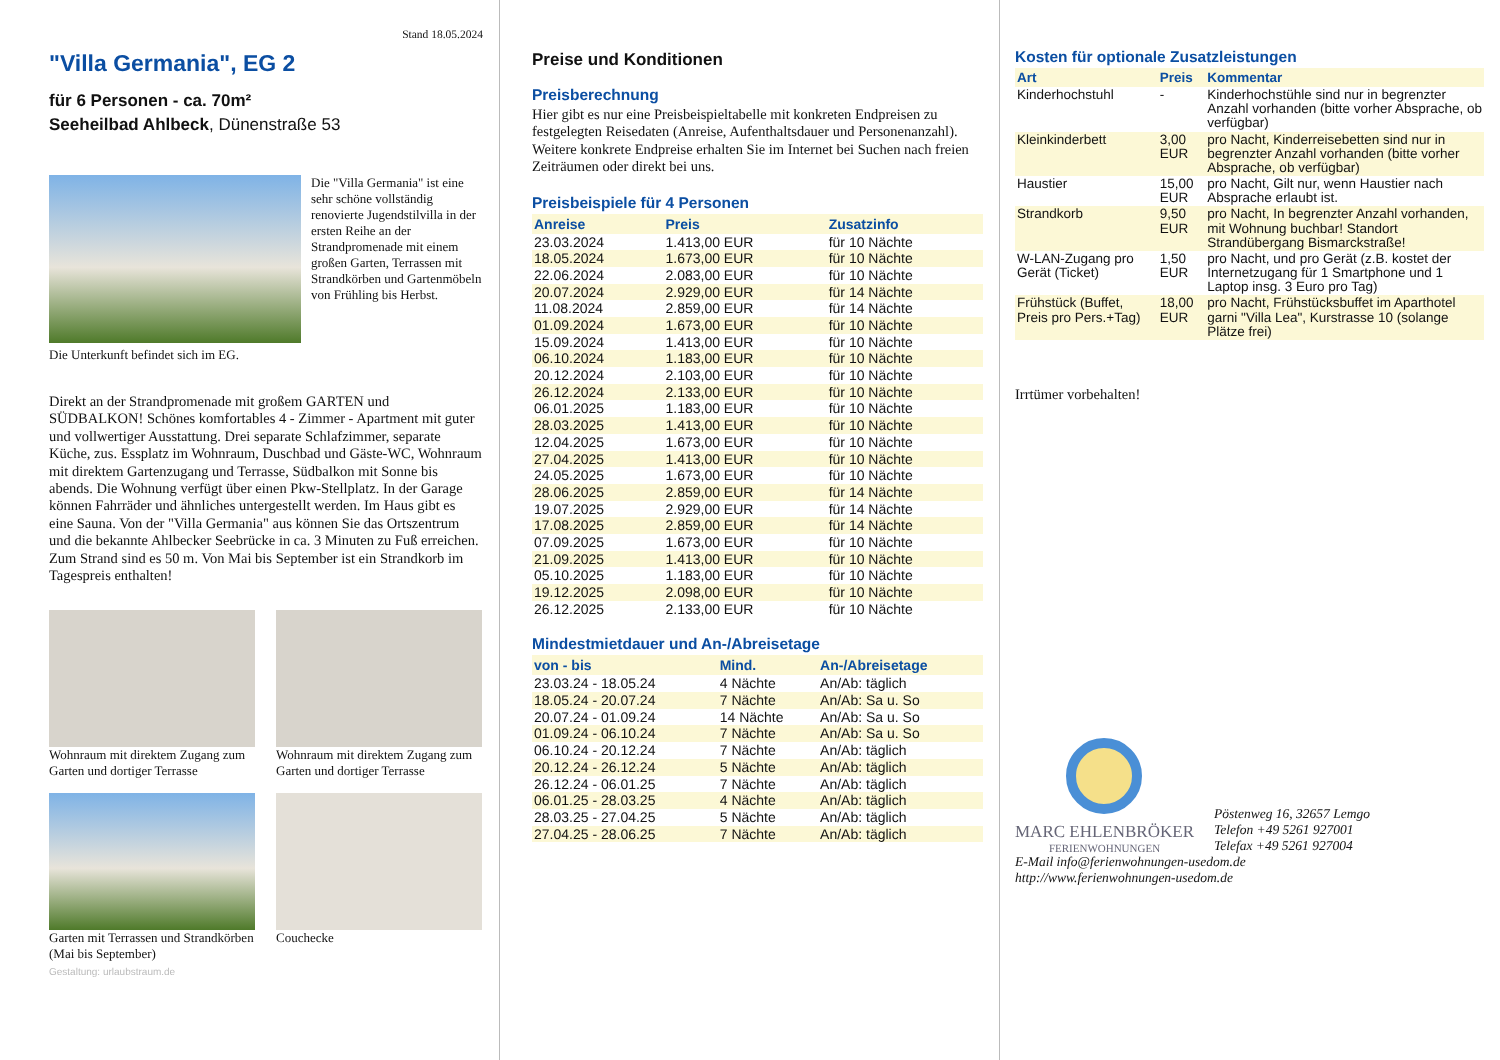Stand 18.05.2024
"Villa Germania", EG 2
für 6 Personen - ca. 70m²
Seeheilbad Ahlbeck, Dünenstraße 53
Die "Villa Germania" ist eine sehr schöne vollständig renovierte Jugendstilvilla in der ersten Reihe an der Strandpromenade mit einem großen Garten, Terrassen mit Strandkörben und Gartenmöbeln von Frühling bis Herbst.
Die Unterkunft befindet sich im EG.
Direkt an der Strandpromenade mit großem GARTEN und SÜDBALKON! Schönes komfortables 4 - Zimmer - Apartment mit guter und vollwertiger Ausstattung. Drei separate Schlafzimmer, separate Küche, zus. Essplatz im Wohnraum, Duschbad und Gäste-WC, Wohnraum mit direktem Gartenzugang und Terrasse, Südbalkon mit Sonne bis abends. Die Wohnung verfügt über einen Pkw-Stellplatz. In der Garage können Fahrräder und ähnliches untergestellt werden. Im Haus gibt es eine Sauna. Von der "Villa Germania" aus können Sie das Ortszentrum und die bekannte Ahlbecker Seebrücke in ca. 3 Minuten zu Fuß erreichen. Zum Strand sind es 50 m. Von Mai bis September ist ein Strandkorb im Tagespreis enthalten!
Wohnraum mit direktem Zugang zum Garten und dortiger Terrasse
Wohnraum mit direktem Zugang zum Garten und dortiger Terrasse
Garten mit Terrassen und Strandkörben (Mai bis September)
Couchecke
Gestaltung: urlaubstraum.de
Preise und Konditionen
Preisberechnung
Hier gibt es nur eine Preisbeispieltabelle mit konkreten Endpreisen zu festgelegten Reisedaten (Anreise, Aufenthaltsdauer und Personenanzahl). Weitere konkrete Endpreise erhalten Sie im Internet bei Suchen nach freien Zeiträumen oder direkt bei uns.
Preisbeispiele für 4 Personen
| Anreise | Preis | Zusatzinfo |
| --- | --- | --- |
| 23.03.2024 | 1.413,00 EUR | für 10 Nächte |
| 18.05.2024 | 1.673,00 EUR | für 10 Nächte |
| 22.06.2024 | 2.083,00 EUR | für 10 Nächte |
| 20.07.2024 | 2.929,00 EUR | für 14 Nächte |
| 11.08.2024 | 2.859,00 EUR | für 14 Nächte |
| 01.09.2024 | 1.673,00 EUR | für 10 Nächte |
| 15.09.2024 | 1.413,00 EUR | für 10 Nächte |
| 06.10.2024 | 1.183,00 EUR | für 10 Nächte |
| 20.12.2024 | 2.103,00 EUR | für 10 Nächte |
| 26.12.2024 | 2.133,00 EUR | für 10 Nächte |
| 06.01.2025 | 1.183,00 EUR | für 10 Nächte |
| 28.03.2025 | 1.413,00 EUR | für 10 Nächte |
| 12.04.2025 | 1.673,00 EUR | für 10 Nächte |
| 27.04.2025 | 1.413,00 EUR | für 10 Nächte |
| 24.05.2025 | 1.673,00 EUR | für 10 Nächte |
| 28.06.2025 | 2.859,00 EUR | für 14 Nächte |
| 19.07.2025 | 2.929,00 EUR | für 14 Nächte |
| 17.08.2025 | 2.859,00 EUR | für 14 Nächte |
| 07.09.2025 | 1.673,00 EUR | für 10 Nächte |
| 21.09.2025 | 1.413,00 EUR | für 10 Nächte |
| 05.10.2025 | 1.183,00 EUR | für 10 Nächte |
| 19.12.2025 | 2.098,00 EUR | für 10 Nächte |
| 26.12.2025 | 2.133,00 EUR | für 10 Nächte |
Mindestmietdauer und An-/Abreisetage
| von - bis | Mind. | An-/Abreisetage |
| --- | --- | --- |
| 23.03.24 - 18.05.24 | 4 Nächte | An/Ab: täglich |
| 18.05.24 - 20.07.24 | 7 Nächte | An/Ab: Sa u. So |
| 20.07.24 - 01.09.24 | 14 Nächte | An/Ab: Sa u. So |
| 01.09.24 - 06.10.24 | 7 Nächte | An/Ab: Sa u. So |
| 06.10.24 - 20.12.24 | 7 Nächte | An/Ab: täglich |
| 20.12.24 - 26.12.24 | 5 Nächte | An/Ab: täglich |
| 26.12.24 - 06.01.25 | 7 Nächte | An/Ab: täglich |
| 06.01.25 - 28.03.25 | 4 Nächte | An/Ab: täglich |
| 28.03.25 - 27.04.25 | 5 Nächte | An/Ab: täglich |
| 27.04.25 - 28.06.25 | 7 Nächte | An/Ab: täglich |
Kosten für optionale Zusatzleistungen
| Art | Preis | Kommentar |
| --- | --- | --- |
| Kinderhochstuhl | - | Kinderhochstühle sind nur in begrenzter Anzahl vorhanden (bitte vorher Absprache, ob verfügbar) |
| Kleinkinderbett | 3,00 EUR | pro Nacht, Kinderreisebetten sind nur in begrenzter Anzahl vorhanden (bitte vorher Absprache, ob verfügbar) |
| Haustier | 15,00 EUR | pro Nacht, Gilt nur, wenn Haustier nach Absprache erlaubt ist. |
| Strandkorb | 9,50 EUR | pro Nacht, In begrenzter Anzahl vorhanden, mit Wohnung buchbar! Standort Strandübergang Bismarckstraße! |
| W-LAN-Zugang pro Gerät (Ticket) | 1,50 EUR | pro Nacht, und pro Gerät (z.B. kostet der Internetzugang für 1 Smartphone und 1 Laptop insg. 3 Euro pro Tag) |
| Frühstück (Buffet, Preis pro Pers.+Tag) | 18,00 EUR | pro Nacht, Frühstücksbuffet im Aparthotel garni "Villa Lea", Kurstrasse 10 (solange Plätze frei) |
Irrtümer vorbehalten!
MARC EHLENBRÖKER
FERIENWOHNUNGEN
Pöstenweg 16, 32657 Lemgo
Telefon +49 5261 927001
Telefax +49 5261 927004
E-Mail info@ferienwohnungen-usedom.de
http://www.ferienwohnungen-usedom.de